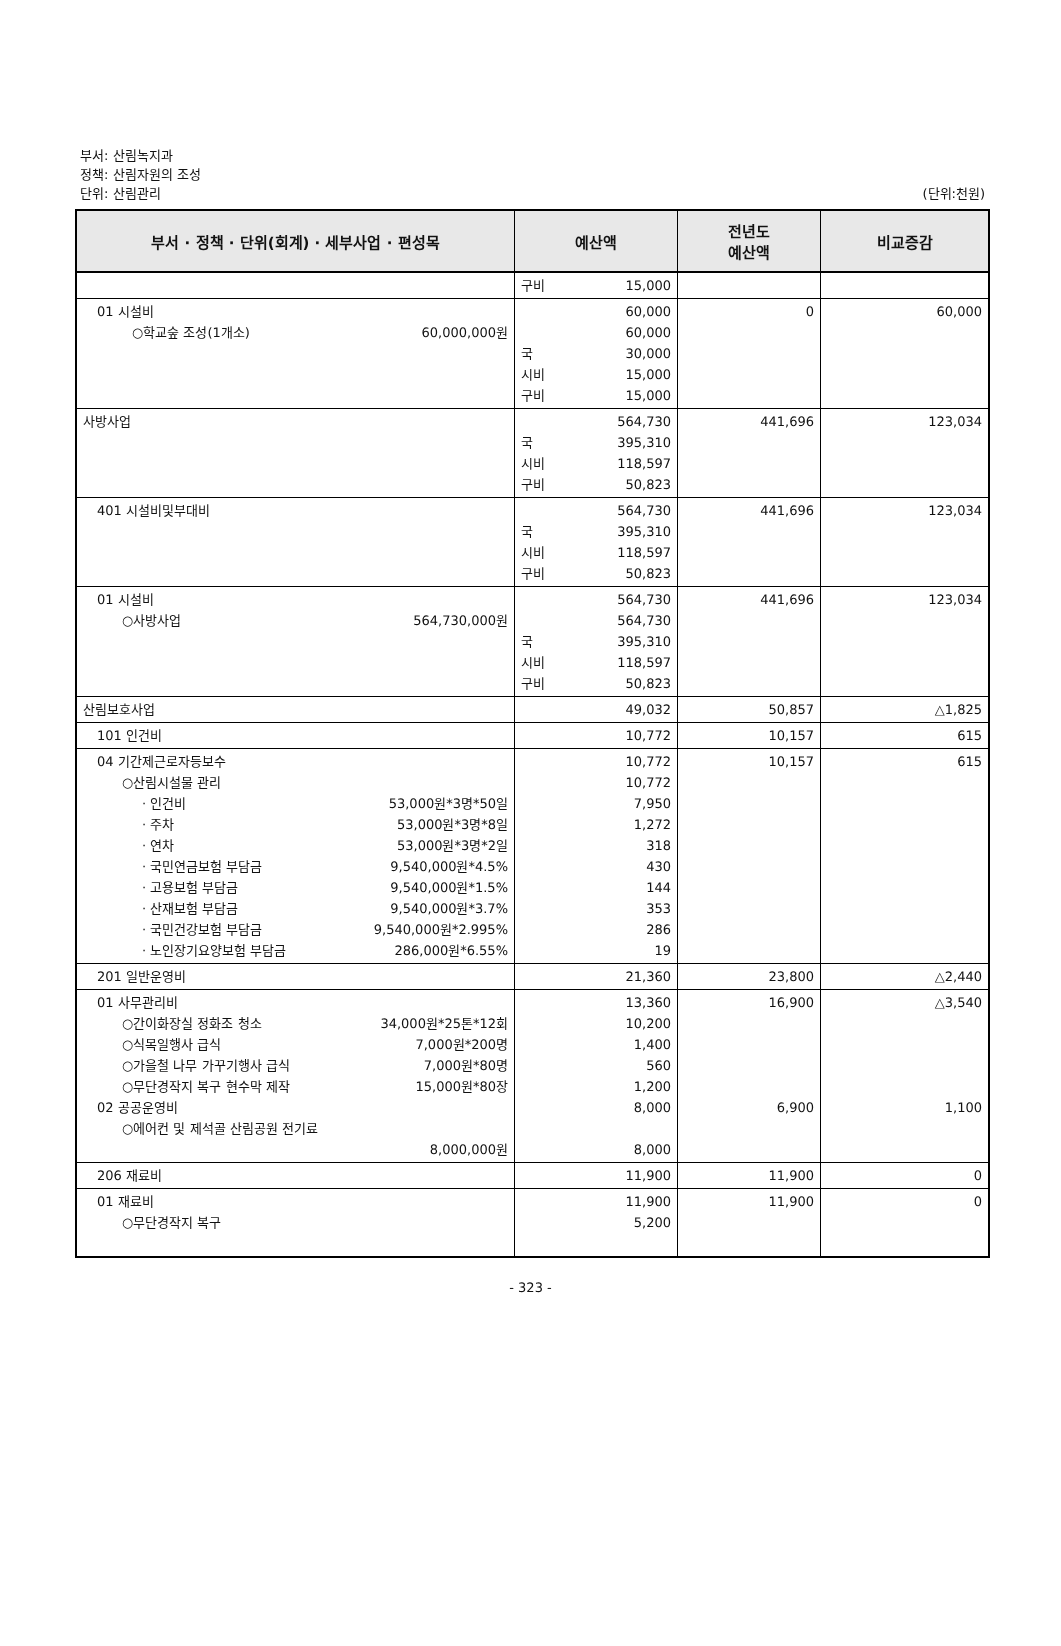부서: 산림녹지과
정책: 산림자원의 조성
단위: 산림관리
(단위:천원)
| 부서 · 정책 · 단위(회계) · 세부사업 · 편성목 | 예산액 | 전년도 예산액 | 비교증감 |
| --- | --- | --- | --- |
| | 구비 15,000 | | |
| 01 시설비 ○학교숲 조성(1개소) 60,000,000원 | 60,000 60,000 국 30,000 시비 15,000 구비 15,000 | 0 | 60,000 |
| 사방사업 | 564,730 국 395,310 시비 118,597 구비 50,823 | 441,696 | 123,034 |
| 401 시설비및부대비 | 564,730 국 395,310 시비 118,597 구비 50,823 | 441,696 | 123,034 |
| 01 시설비 ○사방사업 564,730,000원 | 564,730 564,730 국 395,310 시비 118,597 구비 50,823 | 441,696 | 123,034 |
| 산림보호사업 | 49,032 | 50,857 | △1,825 |
| 101 인건비 | 10,772 | 10,157 | 615 |
| 04 기간제근로자등보수 ○산림시설물 관리 · 인건비 53,000원*3명*50일 · 주차 53,000원*3명*8일 · 연차 53,000원*3명*2일 · 국민연금보험 부담금 9,540,000원*4.5% · 고용보험 부담금 9,540,000원*1.5% · 산재보험 부담금 9,540,000원*3.7% · 국민건강보험 부담금 9,540,000원*2.995% · 노인장기요양보험 부담금 286,000원*6.55% | 10,772 10,772 7,950 1,272 318 430 144 353 286 19 | 10,157 | 615 |
| 201 일반운영비 | 21,360 | 23,800 | △2,440 |
| 01 사무관리비 ○간이화장실 정화조 청소 34,000원*25톤*12회 ○식목일행사 급식 7,000원*200명 ○가을철 나무 가꾸기행사 급식 7,000원*80명 ○무단경작지 복구 현수막 제작 15,000원*80장 02 공공운영비 ○에어컨 및 제석골 산림공원 전기료 8,000,000원 | 13,360 10,200 1,400 560 1,200 8,000 8,000 | 16,900 6,900 | △3,540 1,100 |
| 206 재료비 | 11,900 | 11,900 | 0 |
| 01 재료비 ○무단경작지 복구 | 11,900 5,200 | 11,900 | 0 |
- 323 -